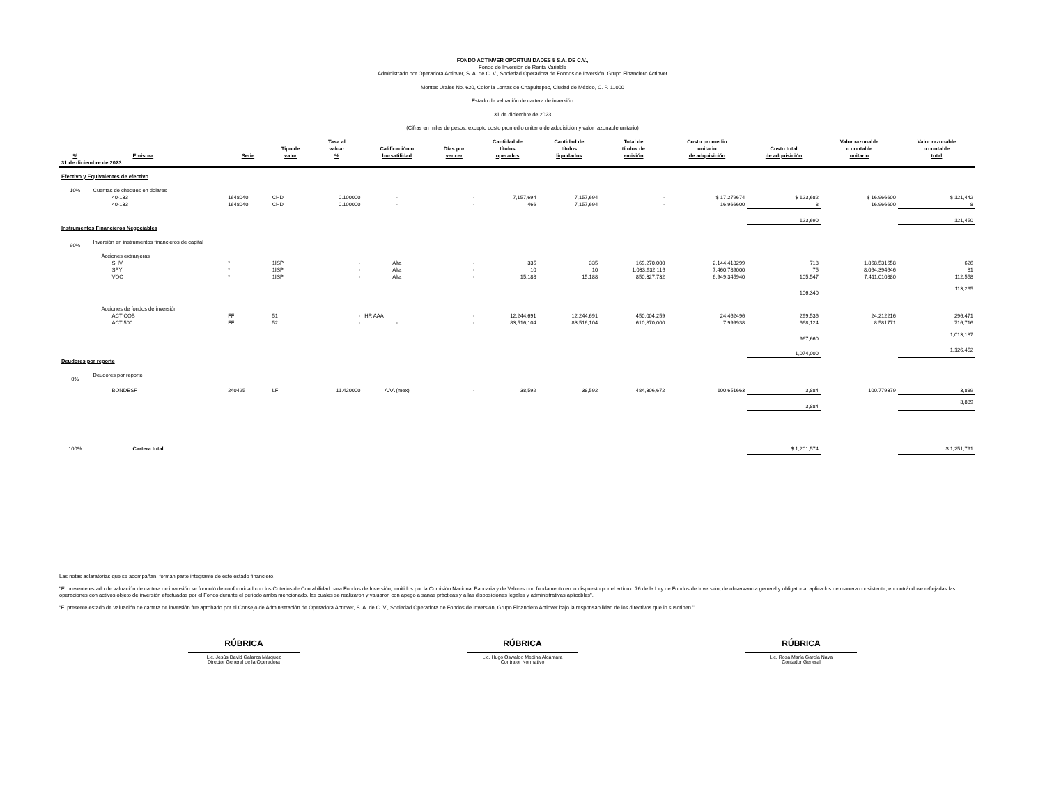FONDO ACTINVER OPORTUNIDADES 5 S.A. DE C.V.,
Fondo de Inversión de Renta Variable
Administrado por Operadora Actinver, S. A. de C. V., Sociedad Operadora de Fondos de Inversión, Grupo Financiero Actinver
Montes Urales No. 620, Colonia Lomas de Chapultepec, Ciudad de México, C. P. 11000
Estado de valuación de cartera de inversión
31 de diciembre de 2023
(Cifras en miles de pesos, excepto costo promedio unitario de adquisición y valor razonable unitario)
| % | Emisora | Serie | Tipo de valor | Tasa al valuar % | Calificación o bursatilidad | Días por vencer | Cantidad de títulos operados | Cantidad de títulos liquidados | Total de títulos de emisión | Costo promedio unitario de adquisición | Costo total de adquisición | Valor razonable o contable unitario | Valor razonable o contable total |
| --- | --- | --- | --- | --- | --- | --- | --- | --- | --- | --- | --- | --- | --- |
| 31 de diciembre de 2023 | | | | | | | | | | | | | |
| Efectivo y Equivalentes de efectivo | | | | | | | | | | | | | |
| 10% | Cuentas de cheques en dolares | | | | | | | | | | | | |
| | 40-133 | 1648040 | CHD | 0.100000 | - | - | 7,157,694 | 7,157,694 | - | $ 17.279674 | $ 123,682 | $ 16.966600 | $ 121,442 |
| | 40-133 | 1648040 | CHD | 0.100000 | - | - | 466 | 7,157,694 | - | 16.966600 | 8 | 16.966600 | 8 |
| | | | | | | | | | | | 123,690 | | 121,450 |
| Instrumentos Financieros Negociables | | | | | | | | | | | | | |
| 90% | Inversión en instrumentos financieros de capital | | | | | | | | | | | | |
| | Acciones extranjeras | | | | | | | | | | | | |
| | SHV | * | 1ISP | - | Alta | - | 335 | 335 | 169,270,000 | 2,144.418299 | 718 | 1,868.531658 | 626 |
| | SPY | * | 1ISP | - | Alta | - | 10 | 10 | 1,033,932,116 | 7,460.789000 | 75 | 8,064.394646 | 81 |
| | VOO | * | 1ISP | - | Alta | - | 15,188 | 15,188 | 850,327,732 | 6,949.345940 | 105,547 | 7,411.010880 | 112,558 |
| | | | | | | | | | | | 106,340 | | 113,265 |
| | Acciones de fondos de inversión | | | | | | | | | | | | |
| | ACTICOB | FF | 51 | - | HR AAA | - | 12,244,691 | 12,244,691 | 450,004,259 | 24.462496 | 299,536 | 24.212216 | 296,471 |
| | ACTI500 | FF | 52 | - | - | - | 83,516,104 | 83,516,104 | 610,870,000 | 7.999938 | 668,124 | 8.581771 | 716,716 |
| | | | | | | | | | | | 967,660 | | 1,013,187 |
| | | | | | | | | | | | 1,074,000 | | 1,126,452 |
| Deudores por reporte | | | | | | | | | | | | | |
| 0% | Deudores por reporte | | | | | | | | | | | | |
| | BONDESF | 240425 | LF | 11.420000 | AAA (mex) | - | 38,592 | 38,592 | 484,306,672 | 100.651663 | 3,884 | 100.779379 | 3,889 |
| | | | | | | | | | | | 3,884 | | 3,889 |
| 100% | Cartera total | | | | | | | | | | $ 1,201,574 | | $ 1,251,791 |
Las notas aclaratorias que se acompañan, forman parte integrante de este estado financiero.
"El presente estado de valuación de cartera de inversión se formuló de conformidad con los Criterios de Contabilidad para Fondos de Inversión, emitidos por la Comisión Nacional Bancaria y de Valores con fundamento en lo dispuesto por el artículo 76 de la Ley de Fondos de Inversión, de observancia general y obligatoria, aplicados de manera consistente, encontrándose reflejadas las operaciones con activos objeto de inversión efectuadas por el Fondo durante el periodo arriba mencionado, las cuales se realizaron y valuaron con apego a sanas prácticas y a las disposiciones legales y administrativas aplicables".
“El presente estado de valuación de cartera de inversión fue aprobado por el Consejo de Administración de Operadora Actinver, S. A. de C. V., Sociedad Operadora de Fondos de Inversión, Grupo Financiero Actinver bajo la responsabilidad de los directivos que lo suscriben."
RÚBRICA
Lic. Jesús David Galarza Márquez
Director General de la Operadora
RÚBRICA
Lic. Hugo Oswaldo Medina Alcántara
Contralor Normativo
RÚBRICA
Lic. Rosa María García Nava
Contador General